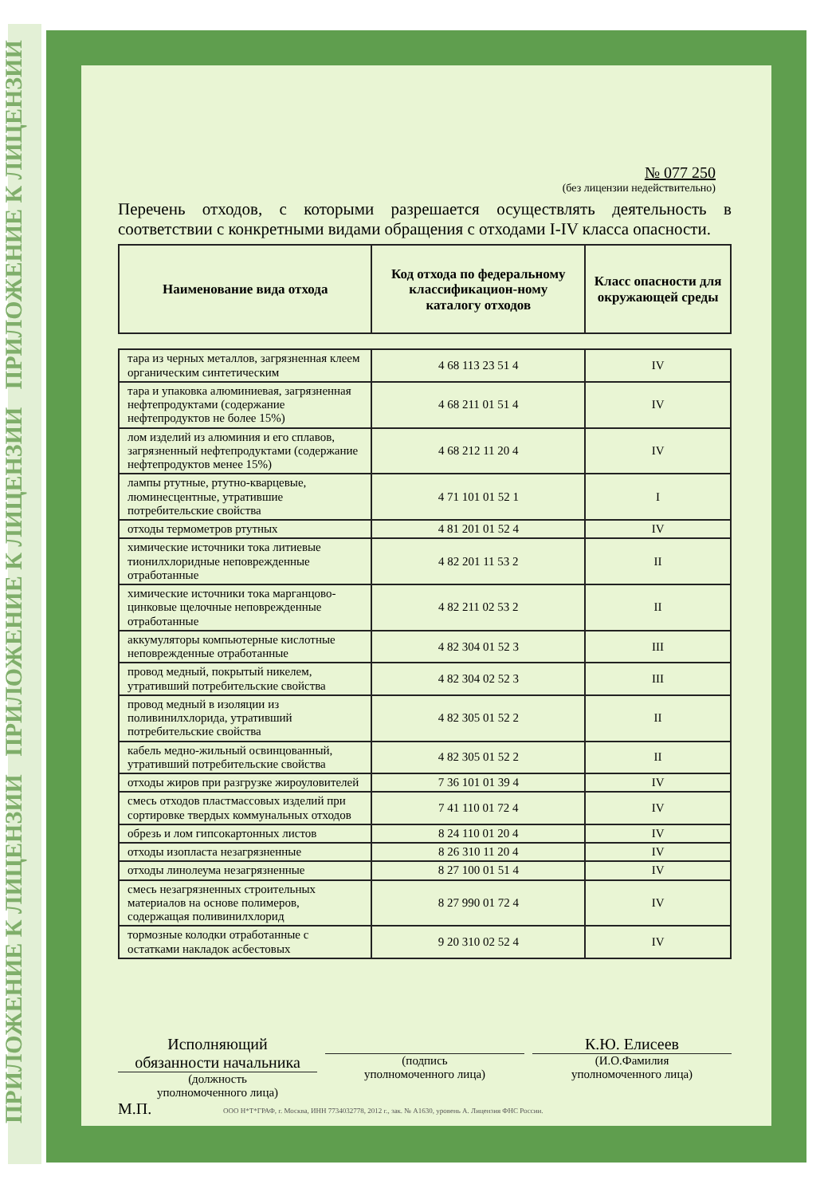ПРИЛОЖЕНИЕ К ЛИЦЕНЗИИ ПРИЛОЖЕНИЕ К ЛИЦЕНЗИИ ПРИЛОЖЕНИЕ К ЛИЦЕНЗИИ
№ 077 250
(без лицензии недействительно)
Перечень отходов, с которыми разрешается осуществлять деятельность в соответствии с конкретными видами обращения с отходами I-IV класса опасности.
| Наименование вида отхода | Код отхода по федеральному классификацион-ному каталогу отходов | Класс опасности для окружающей среды |
| --- | --- | --- |
| тара из черных металлов, загрязненная клеем органическим синтетическим | 4 68 113 23 51 4 | IV |
| тара и упаковка алюминиевая, загрязненная нефтепродуктами (содержание нефтепродуктов не более 15%) | 4 68 211 01 51 4 | IV |
| лом изделий из алюминия и его сплавов, загрязненный нефтепродуктами (содержание нефтепродуктов менее 15%) | 4 68 212 11 20 4 | IV |
| лампы ртутные, ртутно-кварцевые, люминесцентные, утратившие потребительские свойства | 4 71 101 01 52 1 | I |
| отходы термометров ртутных | 4 81 201 01 52 4 | IV |
| химические источники тока литиевые тионилхлоридные неповрежденные отработанные | 4 82 201 11 53 2 | II |
| химические источники тока марганцово-цинковые щелочные неповрежденные отработанные | 4 82 211 02 53 2 | II |
| аккумуляторы компьютерные кислотные неповрежденные отработанные | 4 82 304 01 52 3 | III |
| провод медный, покрытый никелем, утративший потребительские свойства | 4 82 304 02 52 3 | III |
| провод медный в изоляции из поливинилхлорида, утративший потребительские свойства | 4 82 305 01 52 2 | II |
| кабель медно-жильный освинцованный, утративший потребительские свойства | 4 82 305 01 52 2 | II |
| отходы жиров при разгрузке жироуловителей | 7 36 101 01 39 4 | IV |
| смесь отходов пластмассовых изделий при сортировке твердых коммунальных отходов | 7 41 110 01 72 4 | IV |
| обрезь и лом гипсокартонных листов | 8 24 110 01 20 4 | IV |
| отходы изопласта незагрязненные | 8 26 310 11 20 4 | IV |
| отходы линолеума незагрязненные | 8 27 100 01 51 4 | IV |
| смесь незагрязненных строительных материалов на основе полимеров, содержащая поливинилхлорид | 8 27 990 01 72 4 | IV |
| тормозные колодки отработанные с остатками накладок асбестовых | 9 20 310 02 52 4 | IV |
Исполняющий
обязанности начальника
(должность
уполномоченного лица)
(подпись
уполномоченного лица)
К.Ю. Елисеев
(И.О.Фамилия
уполномоченного лица)
М.П.
ООО Н*Т*ГРАФ, г. Москва, ИНН 7734032778, 2012 г., зак. № А1630, уровень А. Лицензия ФНС России.